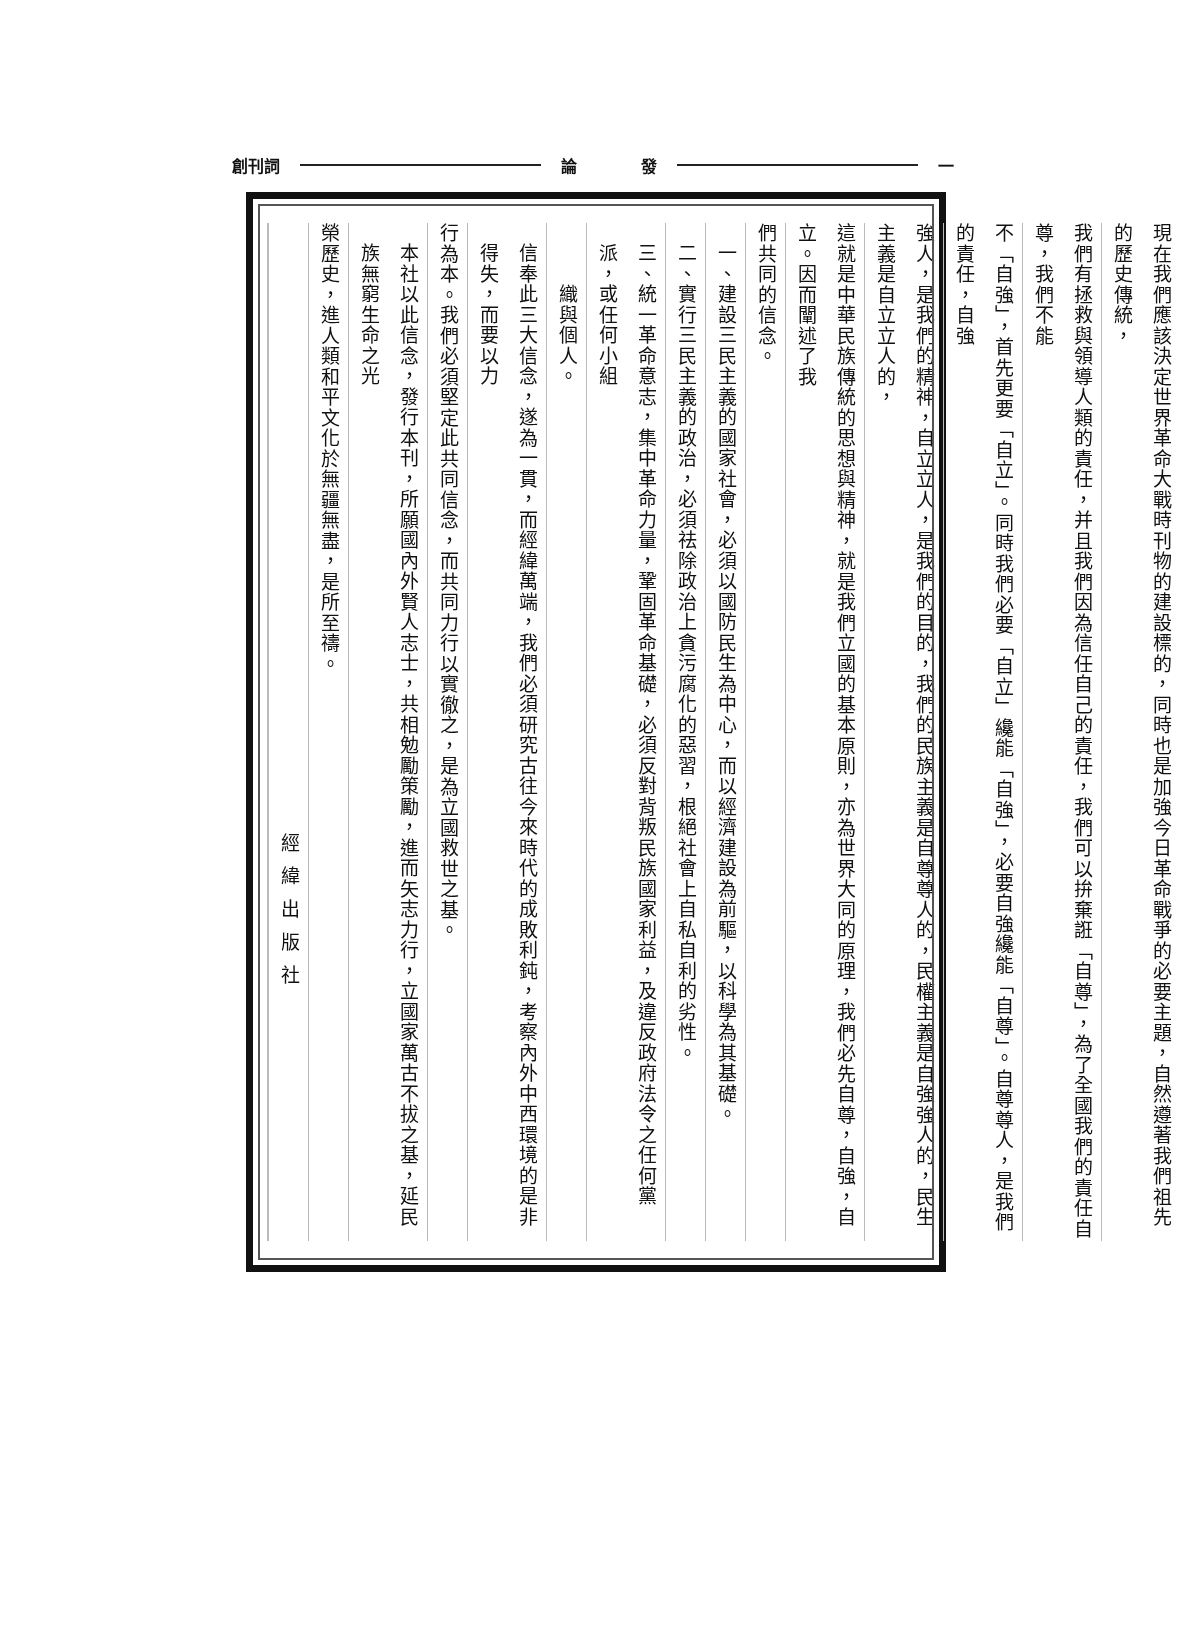創刊詞 論　　　　發 一
現在我們應該決定世界革命大戰時刊物的建設標的，同時也是加強今日革命戰爭的必要主題，自然遵著我們祖先的歷史傳統，
我們有拯救與領導人類的責任，并且我們因為信任自己的責任，我們可以拚棄誑「自尊」，為了全國我們的責任自尊，我們不能
不「自強」，首先更要「自立」。同時我們必要「自立」纔能「自強」，必要自強纔能「自尊」。自尊尊人，是我們的責任，自強
強人，是我們的精神，自立立人，是我們的目的，我們的民族主義是自尊尊人的，民權主義是自強強人的，民生主義是自立立人的，
這就是中華民族傳統的思想與精神，就是我們立國的基本原則，亦為世界大同的原理，我們必先自尊，自強，自立。因而闡述了我
們共同的信念。
一、建設三民主義的國家社會，必須以國防民生為中心，而以經濟建設為前驅，以科學為其基礎。
二、實行三民主義的政治，必須祛除政治上貪污腐化的惡習，根絕社會上自私自利的劣性。
三、統一革命意志，集中革命力量，鞏固革命基礎，必須反對背叛民族國家利益，及違反政府法令之任何黨派，或任何小組
　　織與個人。
信奉此三大信念，遂為一貫，而經緯萬端，我們必須研究古往今來時代的成敗利鈍，考察內外中西環境的是非得失，而要以力
行為本。我們必須堅定此共同信念，而共同力行以實徹之，是為立國救世之基。
本社以此信念，發行本刊，所願國內外賢人志士，共相勉勵策勵，進而矢志力行，立國家萬古不拔之基，延民族無窮生命之光
榮歷史，進人類和平文化於無疆無盡，是所至禱。
經緯出版社